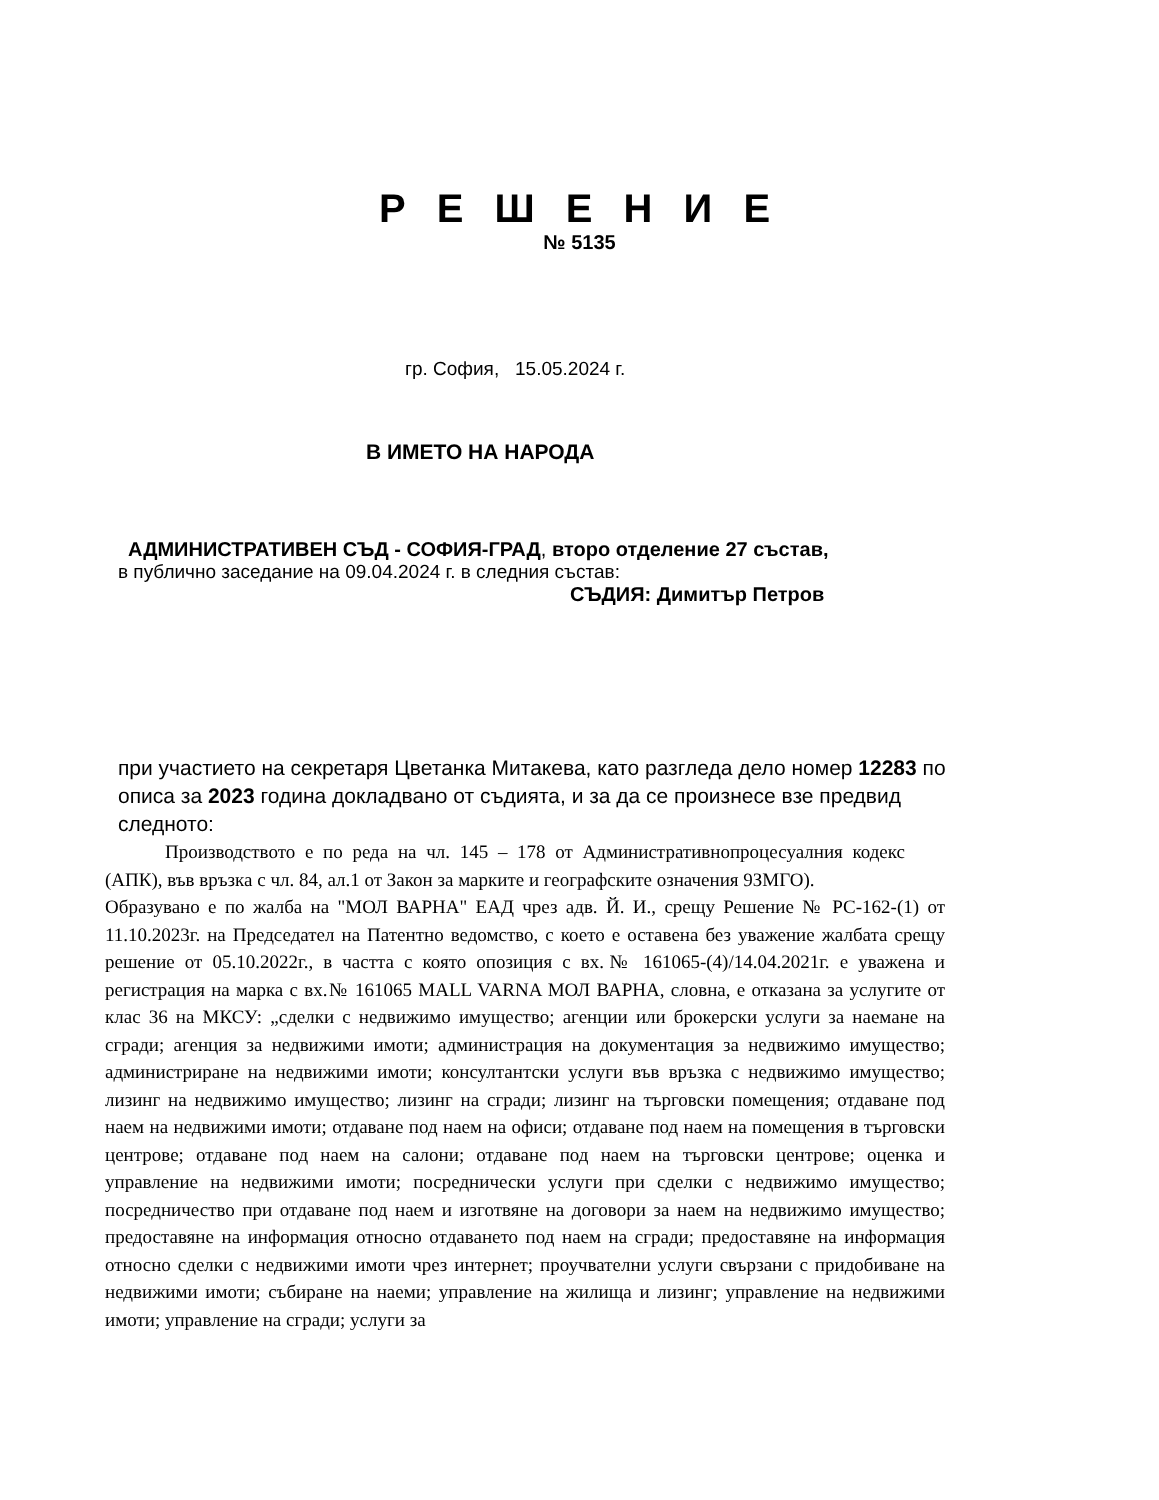Р Е Ш Е Н И Е
№ 5135
гр. София, 15.05.2024 г.
В ИМЕТО НА НАРОДА
АДМИНИСТРАТИВЕН СЪД - СОФИЯ-ГРАД, второ отделение 27 състав,
в публично заседание на 09.04.2024 г. в следния състав:
СЪДИЯ: Димитър Петров
при участието на секретаря Цветанка Митакева, като разгледа дело номер 12283 по описа за 2023 година докладвано от съдията, и за да се произнесе взе предвид следното:
Производството е по реда на чл. 145 – 178 от Административнопроцесуалния кодекс (АПК), във връзка с чл. 84, ал.1 от Закон за марките и географските означения 9ЗМГО).
Образувано е по жалба на "МОЛ ВАРНА" ЕАД чрез адв. Й. И., срещу Решение № РС-162-(1) от 11.10.2023г. на Председател на Патентно ведомство, с което е оставена без уважение жалбата срещу решение от 05.10.2022г., в частта с която опозиция с вх.№ 161065-(4)/14.04.2021г. е уважена и регистрация на марка с вх.№ 161065 MALL VARNA МОЛ ВАРНА, словна, е отказана за услугите от клас 36 на МКСУ: „сделки с недвижимо имущество; агенции или брокерски услуги за наемане на сгради; агенция за недвижими имоти; администрация на документация за недвижимо имущество; администриране на недвижими имоти; консултантски услуги във връзка с недвижимо имущество; лизинг на недвижимо имущество; лизинг на сгради; лизинг на търговски помещения; отдаване под наем на недвижими имоти; отдаване под наем на офиси; отдаване под наем на помещения в търговски центрове; отдаване под наем на салони; отдаване под наем на търговски центрове; оценка и управление на недвижими имоти; посреднически услуги при сделки с недвижимо имущество; посредничество при отдаване под наем и изготвяне на договори за наем на недвижимо имущество; предоставяне на информация относно отдаването под наем на сгради; предоставяне на информация относно сделки с недвижими имоти чрез интернет; проучвателни услуги свързани с придобиване на недвижими имоти; събиране на наеми; управление на жилища и лизинг; управление на недвижими имоти; управление на сгради; услуги за